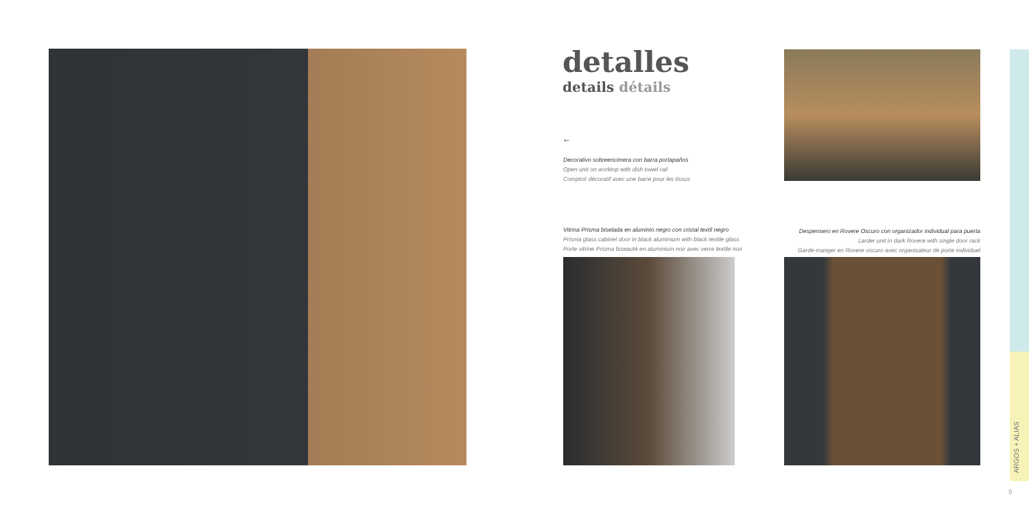detalles
details détails
←
Decorativo sobreencimera con barra portapaños
Open unit on worktop with dish towel rail
Comptoir décoratif avec une barre pour les tissus
Vitrina Prisma biselada en aluminio negro con cristal textil negro
Prisma glass cabinet door in black aluminium with black textile glass
Porte vitrine Prisma biseauté en aluminium noir avec verre textile noir
Despensero en Rovere Oscuro con organizador individual para puerta
Larder unit in dark Rovere with single door rack
Garde-manger en Rovere oscuro avec organisateur de porte individuel
ARGOS + ALIAS
9